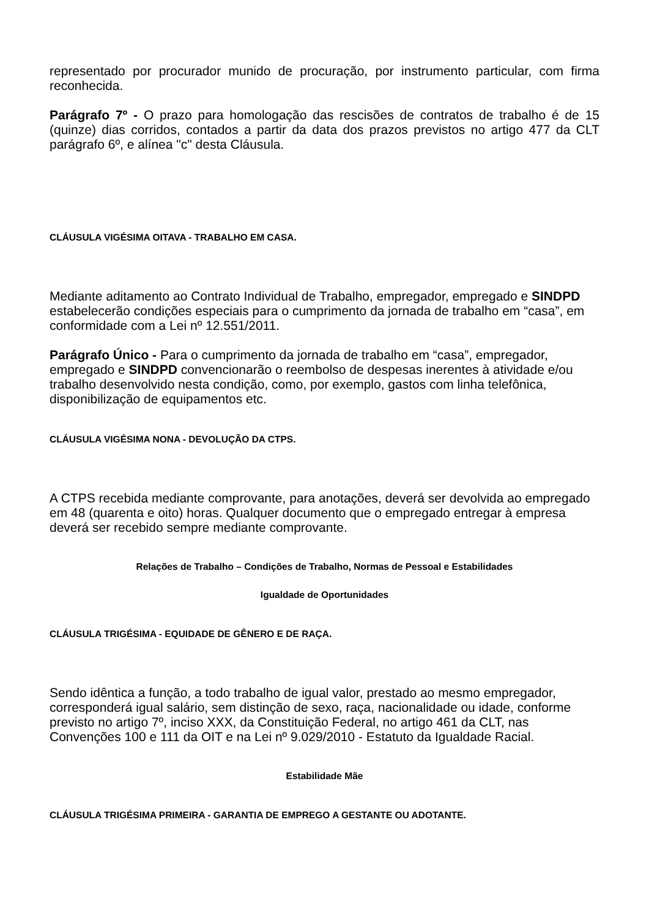representado por procurador munido de procuração, por instrumento particular, com firma reconhecida.
Parágrafo 7º - O prazo para homologação das rescisões de contratos de trabalho é de 15 (quinze) dias corridos, contados a partir da data dos prazos previstos no artigo 477 da CLT parágrafo 6º, e alínea "c" desta Cláusula.
CLÁUSULA VIGÉSIMA OITAVA - TRABALHO EM CASA.
Mediante aditamento ao Contrato Individual de Trabalho, empregador, empregado e SINDPD estabelecerão condições especiais para o cumprimento da jornada de trabalho em “casa”, em conformidade com a Lei nº 12.551/2011.
Parágrafo Único - Para o cumprimento da jornada de trabalho em “casa”, empregador, empregado e SINDPD convencionarão o reembolso de despesas inerentes à atividade e/ou trabalho desenvolvido nesta condição, como, por exemplo, gastos com linha telefônica, disponibilização de equipamentos etc.
CLÁUSULA VIGÉSIMA NONA - DEVOLUÇÃO DA CTPS.
A CTPS recebida mediante comprovante, para anotações, deverá ser devolvida ao empregado em 48 (quarenta e oito) horas. Qualquer documento que o empregado entregar à empresa deverá ser recebido sempre mediante comprovante.
Relações de Trabalho – Condições de Trabalho, Normas de Pessoal e Estabilidades
Igualdade de Oportunidades
CLÁUSULA TRIGÉSIMA - EQUIDADE DE GÊNERO E DE RAÇA.
Sendo idêntica a função, a todo trabalho de igual valor, prestado ao mesmo empregador, corresponderá igual salário, sem distinção de sexo, raça, nacionalidade ou idade, conforme previsto no artigo 7º, inciso XXX, da Constituição Federal, no artigo 461 da CLT, nas Convenções 100 e 111 da OIT e na Lei nº 9.029/2010 - Estatuto da Igualdade Racial.
Estabilidade Mãe
CLÁUSULA TRIGÉSIMA PRIMEIRA - GARANTIA DE EMPREGO A GESTANTE OU ADOTANTE.